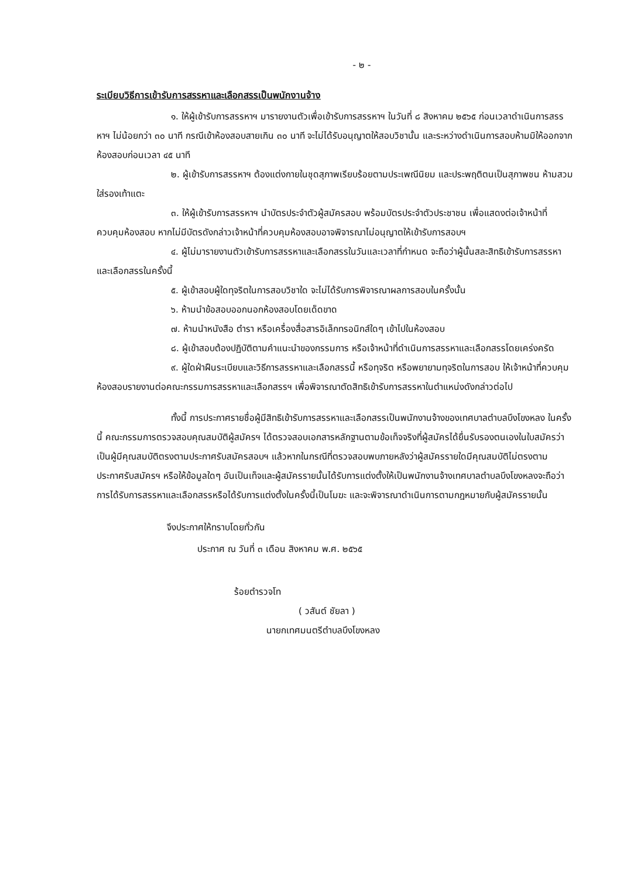- ๒ -
ระเบียบวิธีการเข้ารับการสรรหาและเลือกสรรเป็นพนักงานจ้าง
๑. ให้ผู้เข้ารับการสรรหาฯ มารายงานตัวเพื่อเข้ารับการสรรหาฯ ในวันที่ ๘ สิงหาคม ๒๕๖๕ ก่อนเวลาดำเนินการสรรหาฯ ไม่น้อยกว่า ๓๐ นาที กรณีเข้าห้องสอบสายเกิน ๓๐ นาที จะไม่ได้รับอนุญาตให้สอบวิชานั้น และระหว่างดำเนินการสอบห้ามมิให้ออกจากห้องสอบก่อนเวลา ๔๕ นาที
๒. ผู้เข้ารับการสรรหาฯ ต้องแต่งกายในชุดสุภาพเรียบร้อยตามประเพณีนิยม และประพฤติตนเป็นสุภาพชน ห้ามสวมใส่รองเท้าแตะ
๓. ให้ผู้เข้ารับการสรรหาฯ นำบัตรประจำตัวผู้สมัครสอบ พร้อมบัตรประจำตัวประชาชน เพื่อแสดงต่อเจ้าหน้าที่ควบคุมห้องสอบ หากไม่มีบัตรดังกล่าวเจ้าหน้าที่ควบคุมห้องสอบอาจพิจารณาไม่อนุญาตให้เข้ารับการสอบฯ
๔. ผู้ไม่มารายงานตัวเข้ารับการสรรหาและเลือกสรรในวันและเวลาที่กำหนด จะถือว่าผู้นั้นสละสิทธิเข้ารับการสรรหาและเลือกสรรในครั้งนี้
๕. ผู้เข้าสอบผู้ใดทุจริตในการสอบวิชาใด จะไม่ได้รับการพิจารณาผลการสอบในครั้งนั้น
๖. ห้ามนำข้อสอบออกนอกห้องสอบโดยเด็ดขาด
๗. ห้ามนำหนังสือ ตำรา หรือเครื่องสื่อสารอิเล็กทรอนิกส์ใดๆ เข้าไปในห้องสอบ
๘. ผู้เข้าสอบต้องปฏิบัติตามคำแนะนำของกรรมการ หรือเจ้าหน้าที่ดำเนินการสรรหาและเลือกสรรโดยเคร่งครัด
๙. ผู้ใดฝ่าฝืนระเบียบและวิธีการสรรหาและเลือกสรรนี้ หรือทุจริต หรือพยายามทุจริตในการสอบ ให้เจ้าหน้าที่ควบคุมห้องสอบรายงานต่อคณะกรรมการสรรหาและเลือกสรรฯ เพื่อพิจารณาตัดสิทธิเข้ารับการสรรหาในตำแหน่งดังกล่าวต่อไป
ทั้งนี้ การประกาศรายชื่อผู้มีสิทธิเข้ารับการสรรหาและเลือกสรรเป็นพนักงานจ้างของเทศบาลตำบลบึงโขงหลง ในครั้งนี้ คณะกรรมการตรวจสอบคุณสมบัติผู้สมัครฯ ได้ตรวจสอบเอกสารหลักฐานตามข้อเท็จจริงที่ผู้สมัครได้ยื่นรับรองตนเองในใบสมัครว่าเป็นผู้มีคุณสมบัติตรงตามประกาศรับสมัครสอบฯ แล้วหากในกรณีที่ตรวจสอบพบภายหลังว่าผู้สมัครรายใดมีคุณสมบัติไม่ตรงตามประกาศรับสมัครฯ หรือให้ข้อมูลใดๆ อันเป็นเท็จและผู้สมัครรายนั้นได้รับการแต่งตั้งให้เป็นพนักงานจ้างเทศบาลตำบลบึงโขงหลงจะถือว่าการได้รับการสรรหาและเลือกสรรหรือได้รับการแต่งตั้งในครั้งนี้เป็นโมฆะ และจะพิจารณาดำเนินการตามกฎหมายกับผู้สมัครรายนั้น
จึงประกาศให้ทราบโดยทั่วกัน
ประกาศ ณ วันที่ ๓ เดือน สิงหาคม พ.ศ. ๒๕๖๕
ร้อยตำรวจโท
( วสันต์ ชัยลา )
นายกเทศมนตรีตำบลบึงโขงหลง